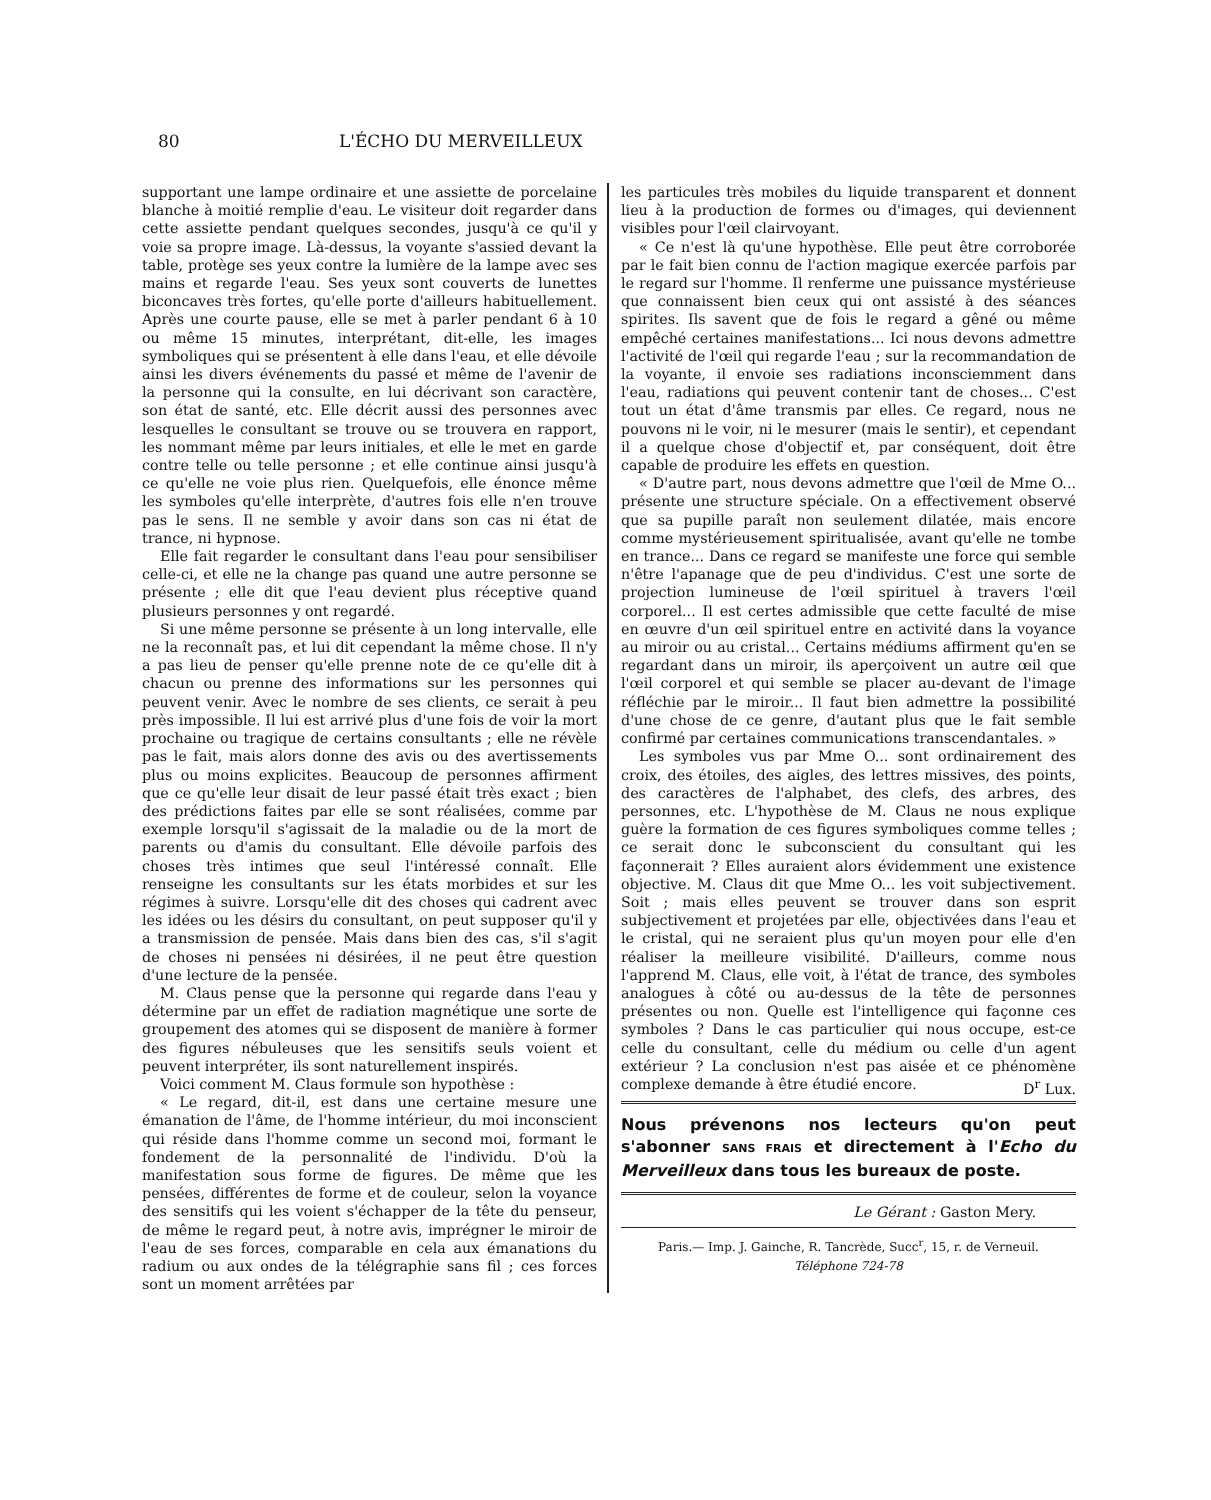80 L'ÉCHO DU MERVEILLEUX
supportant une lampe ordinaire et une assiette de porcelaine blanche à moitié remplie d'eau. Le visiteur doit regarder dans cette assiette pendant quelques secondes, jusqu'à ce qu'il y voie sa propre image. Là-dessus, la voyante s'assied devant la table, protège ses yeux contre la lumière de la lampe avec ses mains et regarde l'eau. Ses yeux sont couverts de lunettes biconcaves très fortes, qu'elle porte d'ailleurs habituellement. Après une courte pause, elle se met à parler pendant 6 à 10 ou même 15 minutes, interprétant, dit-elle, les images symboliques qui se présentent à elle dans l'eau, et elle dévoile ainsi les divers événements du passé et même de l'avenir de la personne qui la consulte, en lui décrivant son caractère, son état de santé, etc. Elle décrit aussi des personnes avec lesquelles le consultant se trouve ou se trouvera en rapport, les nommant même par leurs initiales, et elle le met en garde contre telle ou telle personne ; et elle continue ainsi jusqu'à ce qu'elle ne voie plus rien. Quelquefois, elle énonce même les symboles qu'elle interprète, d'autres fois elle n'en trouve pas le sens. Il ne semble y avoir dans son cas ni état de trance, ni hypnose.
Elle fait regarder le consultant dans l'eau pour sensibiliser celle-ci, et elle ne la change pas quand une autre personne se présente ; elle dit que l'eau devient plus réceptive quand plusieurs personnes y ont regardé.
Si une même personne se présente à un long intervalle, elle ne la reconnaît pas, et lui dit cependant la même chose. Il n'y a pas lieu de penser qu'elle prenne note de ce qu'elle dit à chacun ou prenne des informations sur les personnes qui peuvent venir. Avec le nombre de ses clients, ce serait à peu près impossible. Il lui est arrivé plus d'une fois de voir la mort prochaine ou tragique de certains consultants ; elle ne révèle pas le fait, mais alors donne des avis ou des avertissements plus ou moins explicites. Beaucoup de personnes affirment que ce qu'elle leur disait de leur passé était très exact ; bien des prédictions faites par elle se sont réalisées, comme par exemple lorsqu'il s'agissait de la maladie ou de la mort de parents ou d'amis du consultant. Elle dévoile parfois des choses très intimes que seul l'intéressé connaît. Elle renseigne les consultants sur les états morbides et sur les régimes à suivre. Lorsqu'elle dit des choses qui cadrent avec les idées ou les désirs du consultant, on peut supposer qu'il y a transmission de pensée. Mais dans bien des cas, s'il s'agit de choses ni pensées ni désirées, il ne peut être question d'une lecture de la pensée.
M. Claus pense que la personne qui regarde dans l'eau y détermine par un effet de radiation magnétique une sorte de groupement des atomes qui se disposent de manière à former des figures nébuleuses que les sensitifs seuls voient et peuvent interpréter, ils sont naturellement inspirés.
Voici comment M. Claus formule son hypothèse :
« Le regard, dit-il, est dans une certaine mesure une émanation de l'âme, de l'homme intérieur, du moi inconscient qui réside dans l'homme comme un second moi, formant le fondement de la personnalité de l'individu. D'où la manifestation sous forme de figures. De même que les pensées, différentes de forme et de couleur, selon la voyance des sensitifs qui les voient s'échapper de la tête du penseur, de même le regard peut, à notre avis, imprégner le miroir de l'eau de ses forces, comparable en cela aux émanations du radium ou aux ondes de la télégraphie sans fil ; ces forces sont un moment arrêtées par
les particules très mobiles du liquide transparent et donnent lieu à la production de formes ou d'images, qui deviennent visibles pour l'œil clairvoyant.
« Ce n'est là qu'une hypothèse. Elle peut être corroborée par le fait bien connu de l'action magique exercée parfois par le regard sur l'homme. Il renferme une puissance mystérieuse que connaissent bien ceux qui ont assisté à des séances spirites. Ils savent que de fois le regard a gêné ou même empêché certaines manifestations... Ici nous devons admettre l'activité de l'œil qui regarde l'eau ; sur la recommandation de la voyante, il envoie ses radiations inconsciemment dans l'eau, radiations qui peuvent contenir tant de choses... C'est tout un état d'âme transmis par elles. Ce regard, nous ne pouvons ni le voir, ni le mesurer (mais le sentir), et cependant il a quelque chose d'objectif et, par conséquent, doit être capable de produire les effets en question.
« D'autre part, nous devons admettre que l'œil de Mme O... présente une structure spéciale. On a effectivement observé que sa pupille paraît non seulement dilatée, mais encore comme mystérieusement spiritualisée, avant qu'elle ne tombe en trance... Dans ce regard se manifeste une force qui semble n'être l'apanage que de peu d'individus. C'est une sorte de projection lumineuse de l'œil spirituel à travers l'œil corporel... Il est certes admissible que cette faculté de mise en œuvre d'un œil spirituel entre en activité dans la voyance au miroir ou au cristal... Certains médiums affirment qu'en se regardant dans un miroir, ils aperçoivent un autre œil que l'œil corporel et qui semble se placer au-devant de l'image réfléchie par le miroir... Il faut bien admettre la possibilité d'une chose de ce genre, d'autant plus que le fait semble confirmé par certaines communications transcendantales. »
Les symboles vus par Mme O... sont ordinairement des croix, des étoiles, des aigles, des lettres missives, des points, des caractères de l'alphabet, des clefs, des arbres, des personnes, etc. L'hypothèse de M. Claus ne nous explique guère la formation de ces figures symboliques comme telles ; ce serait donc le subconscient du consultant qui les façonnerait ? Elles auraient alors évidemment une existence objective. M. Claus dit que Mme O... les voit subjectivement. Soit ; mais elles peuvent se trouver dans son esprit subjectivement et projetées par elle, objectivées dans l'eau et le cristal, qui ne seraient plus qu'un moyen pour elle d'en réaliser la meilleure visibilité. D'ailleurs, comme nous l'apprend M. Claus, elle voit, à l'état de trance, des symboles analogues à côté ou au-dessus de la tête de personnes présentes ou non. Quelle est l'intelligence qui façonne ces symboles ? Dans le cas particulier qui nous occupe, est-ce celle du consultant, celle du médium ou celle d'un agent extérieur ? La conclusion n'est pas aisée et ce phénomène complexe demande à être étudié encore. D<sup>r</sup> Lux.
Nous prévenons nos lecteurs qu'on peut s'abonner SANS FRAIS et directement à l'Echo du Merveilleux dans tous les bureaux de poste.
Le Gérant : Gaston Mery.
Paris.— Imp. J. Gainche, R. Tancrède, Succ<sup>r</sup>, 15, r. de Verneuil.
Téléphone 724-78